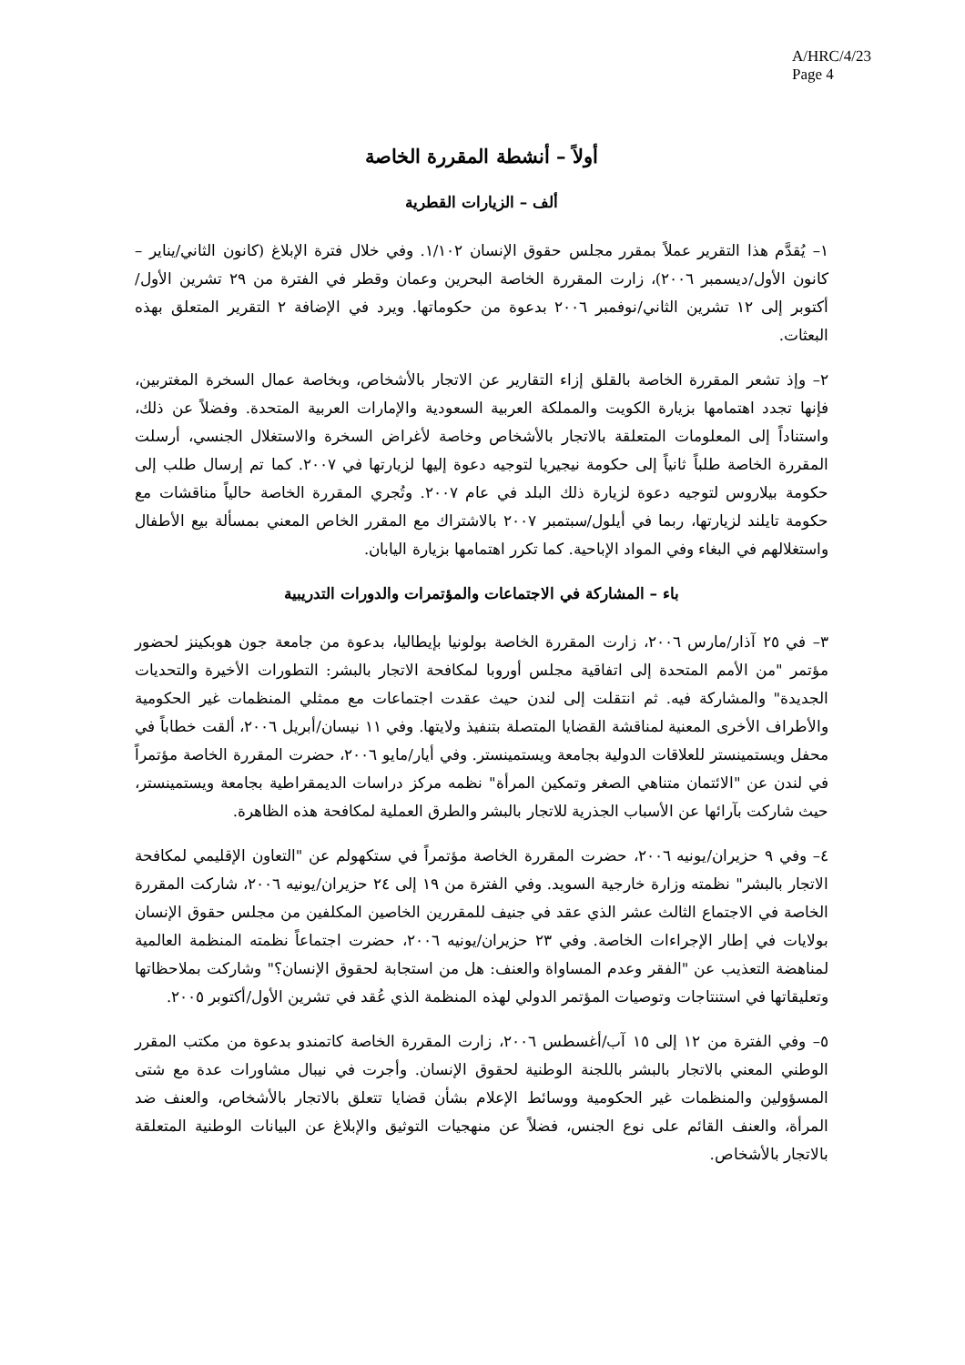A/HRC/4/23
Page 4
أولاً – أنشطة المقررة الخاصة
ألف – الزيارات القطرية
١– يُقدَّم هذا التقرير عملاً بمقرر مجلس حقوق الإنسان ١/١٠٢. وفي خلال فترة الإبلاغ (كانون الثاني/يناير – كانون الأول/ديسمبر ٢٠٠٦)، زارت المقررة الخاصة البحرين وعمان وقطر في الفترة من ٢٩ تشرين الأول/أكتوبر إلى ١٢ تشرين الثاني/نوفمبر ٢٠٠٦ بدعوة من حكوماتها. ويرد في الإضافة ٢ التقرير المتعلق بهذه البعثات.
٢– وإذ تشعر المقررة الخاصة بالقلق إزاء التقارير عن الاتجار بالأشخاص، وبخاصة عمال السخرة المغتربين، فإنها تجدد اهتمامها بزيارة الكويت والمملكة العربية السعودية والإمارات العربية المتحدة. وفضلاً عن ذلك، واستناداً إلى المعلومات المتعلقة بالاتجار بالأشخاص وخاصة لأغراض السخرة والاستغلال الجنسي، أرسلت المقررة الخاصة طلباً ثانياً إلى حكومة نيجيريا لتوجيه دعوة إليها لزيارتها في ٢٠٠٧. كما تم إرسال طلب إلى حكومة بيلاروس لتوجيه دعوة لزيارة ذلك البلد في عام ٢٠٠٧. وتُجري المقررة الخاصة حالياً مناقشات مع حكومة تايلند لزيارتها، ربما في أيلول/سبتمبر ٢٠٠٧ بالاشتراك مع المقرر الخاص المعني بمسألة بيع الأطفال واستغلالهم في البغاء وفي المواد الإباحية. كما تكرر اهتمامها بزيارة اليابان.
باء – المشاركة في الاجتماعات والمؤتمرات والدورات التدريبية
٣– في ٢٥ آذار/مارس ٢٠٠٦، زارت المقررة الخاصة بولونيا بإيطاليا، بدعوة من جامعة جون هوبكينز لحضور مؤتمر "من الأمم المتحدة إلى اتفاقية مجلس أوروبا لمكافحة الاتجار بالبشر: التطورات الأخيرة والتحديات الجديدة" والمشاركة فيه. ثم انتقلت إلى لندن حيث عقدت اجتماعات مع ممثلي المنظمات غير الحكومية والأطراف الأخرى المعنية لمناقشة القضايا المتصلة بتنفيذ ولايتها. وفي ١١ نيسان/أبريل ٢٠٠٦، ألقت خطاباً في محفل ويستمينستر للعلاقات الدولية بجامعة ويستمينستر. وفي أيار/مايو ٢٠٠٦، حضرت المقررة الخاصة مؤتمراً في لندن عن "الائتمان متناهي الصغر وتمكين المرأة" نظمه مركز دراسات الديمقراطية بجامعة ويستمينستر، حيث شاركت بآرائها عن الأسباب الجذرية للاتجار بالبشر والطرق العملية لمكافحة هذه الظاهرة.
٤– وفي ٩ حزيران/يونيه ٢٠٠٦، حضرت المقررة الخاصة مؤتمراً في ستكهولم عن "التعاون الإقليمي لمكافحة الاتجار بالبشر" نظمته وزارة خارجية السويد. وفي الفترة من ١٩ إلى ٢٤ حزيران/يونيه ٢٠٠٦، شاركت المقررة الخاصة في الاجتماع الثالث عشر الذي عقد في جنيف للمقررين الخاصين المكلفين من مجلس حقوق الإنسان بولايات في إطار الإجراءات الخاصة. وفي ٢٣ حزيران/يونيه ٢٠٠٦، حضرت اجتماعاً نظمته المنظمة العالمية لمناهضة التعذيب عن "الفقر وعدم المساواة والعنف: هل من استجابة لحقوق الإنسان؟" وشاركت بملاحظاتها وتعليقاتها في استنتاجات وتوصيات المؤتمر الدولي لهذه المنظمة الذي عُقد في تشرين الأول/أكتوبر ٢٠٠٥.
٥– وفي الفترة من ١٢ إلى ١٥ آب/أغسطس ٢٠٠٦، زارت المقررة الخاصة كاتمندو بدعوة من مكتب المقرر الوطني المعني بالاتجار بالبشر باللجنة الوطنية لحقوق الإنسان. وأجرت في نيبال مشاورات عدة مع شتى المسؤولين والمنظمات غير الحكومية ووسائط الإعلام بشأن قضايا تتعلق بالاتجار بالأشخاص، والعنف ضد المرأة، والعنف القائم على نوع الجنس، فضلاً عن منهجيات التوثيق والإبلاغ عن البيانات الوطنية المتعلقة بالاتجار بالأشخاص.